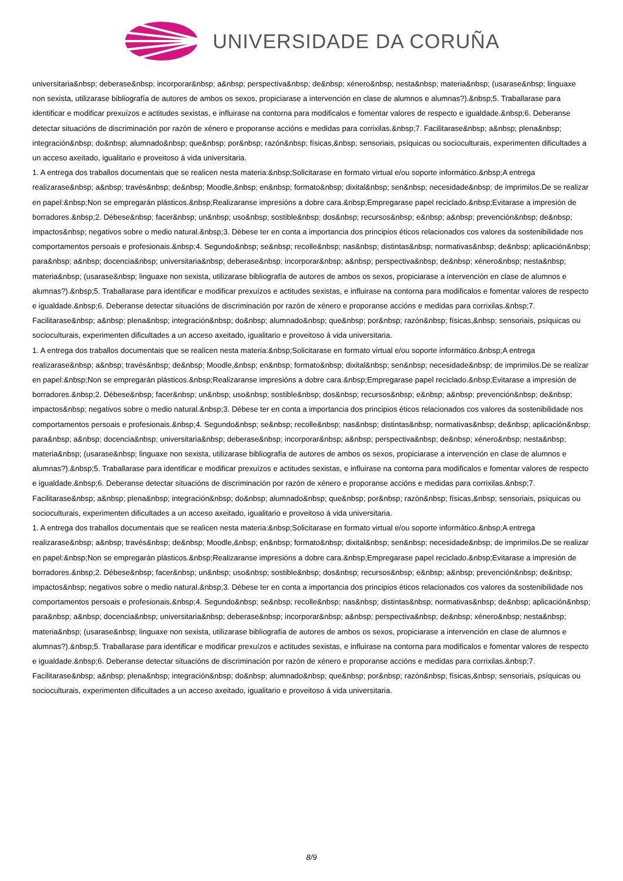UNIVERSIDADE DA CORUÑA
universitaria&nbsp; deberase&nbsp; incorporar&nbsp; a&nbsp; perspectiva&nbsp; de&nbsp; xénero&nbsp; nesta&nbsp; materia&nbsp; (usarase&nbsp; linguaxe non sexista, utilizarase bibliografía de autores de ambos os sexos, propiciarase a intervención en clase de alumnos e alumnas?).&nbsp;5. Traballarase para identificar e modificar prexuízos e actitudes sexistas, e influirase na contorna para modificalos e fomentar valores de respecto e igualdade.&nbsp;6. Deberanse detectar situacións de discriminación por razón de xénero e proporanse accións e medidas para corrixilas.&nbsp;7. Facilitarase&nbsp; a&nbsp; plena&nbsp; integración&nbsp; do&nbsp; alumnado&nbsp; que&nbsp; por&nbsp; razón&nbsp; físicas,&nbsp; sensoriais, psíquicas ou socioculturais, experimenten dificultades a un acceso axeitado, igualitario e proveitoso á vida universitaria.
1. A entrega dos traballos documentais que se realicen nesta materia:&nbsp;Solicitarase en formato virtual e/ou soporte informático.&nbsp;A entrega realizarase&nbsp; a&nbsp; través&nbsp; de&nbsp; Moodle,&nbsp; en&nbsp; formato&nbsp; dixital&nbsp; sen&nbsp; necesidade&nbsp; de imprimilos.De se realizar en papel:&nbsp;Non se empregarán plásticos.&nbsp;Realizaranse impresións a dobre cara.&nbsp;Empregarase papel reciclado.&nbsp;Evitarase a impresión de borradores.&nbsp;2. Débese&nbsp; facer&nbsp; un&nbsp; uso&nbsp; sostible&nbsp; dos&nbsp; recursos&nbsp; e&nbsp; a&nbsp; prevención&nbsp; de&nbsp; impactos&nbsp; negativos sobre o medio natural.&nbsp;3. Débese ter en conta a importancia dos principios éticos relacionados cos valores da sostenibilidade nos comportamentos persoais e profesionais.&nbsp;4. Segundo&nbsp; se&nbsp; recolle&nbsp; nas&nbsp; distintas&nbsp; normativas&nbsp; de&nbsp; aplicación&nbsp; para&nbsp; a&nbsp; docencia&nbsp; universitaria&nbsp; deberase&nbsp; incorporar&nbsp; a&nbsp; perspectiva&nbsp; de&nbsp; xénero&nbsp; nesta&nbsp; materia&nbsp; (usarase&nbsp; linguaxe non sexista, utilizarase bibliografía de autores de ambos os sexos, propiciarase a intervención en clase de alumnos e alumnas?).&nbsp;5. Traballarase para identificar e modificar prexuízos e actitudes sexistas, e influirase na contorna para modificalos e fomentar valores de respecto e igualdade.&nbsp;6. Deberanse detectar situacións de discriminación por razón de xénero e proporanse accións e medidas para corrixilas.&nbsp;7. Facilitarase&nbsp; a&nbsp; plena&nbsp; integración&nbsp; do&nbsp; alumnado&nbsp; que&nbsp; por&nbsp; razón&nbsp; físicas,&nbsp; sensoriais, psíquicas ou socioculturais, experimenten dificultades a un acceso axeitado, igualitario e proveitoso á vida universitaria.
1. A entrega dos traballos documentais que se realicen nesta materia:&nbsp;Solicitarase en formato virtual e/ou soporte informático.&nbsp;A entrega realizarase&nbsp; a&nbsp; través&nbsp; de&nbsp; Moodle,&nbsp; en&nbsp; formato&nbsp; dixital&nbsp; sen&nbsp; necesidade&nbsp; de imprimilos.De se realizar en papel:&nbsp;Non se empregarán plásticos.&nbsp;Realizaranse impresións a dobre cara.&nbsp;Empregarase papel reciclado.&nbsp;Evitarase a impresión de borradores.&nbsp;2. Débese&nbsp; facer&nbsp; un&nbsp; uso&nbsp; sostible&nbsp; dos&nbsp; recursos&nbsp; e&nbsp; a&nbsp; prevención&nbsp; de&nbsp; impactos&nbsp; negativos sobre o medio natural.&nbsp;3. Débese ter en conta a importancia dos principios éticos relacionados cos valores da sostenibilidade nos comportamentos persoais e profesionais.&nbsp;4. Segundo&nbsp; se&nbsp; recolle&nbsp; nas&nbsp; distintas&nbsp; normativas&nbsp; de&nbsp; aplicación&nbsp; para&nbsp; a&nbsp; docencia&nbsp; universitaria&nbsp; deberase&nbsp; incorporar&nbsp; a&nbsp; perspectiva&nbsp; de&nbsp; xénero&nbsp; nesta&nbsp; materia&nbsp; (usarase&nbsp; linguaxe non sexista, utilizarase bibliografía de autores de ambos os sexos, propiciarase a intervención en clase de alumnos e alumnas?).&nbsp;5. Traballarase para identificar e modificar prexuízos e actitudes sexistas, e influirase na contorna para modificalos e fomentar valores de respecto e igualdade.&nbsp;6. Deberanse detectar situacións de discriminación por razón de xénero e proporanse accións e medidas para corrixilas.&nbsp;7. Facilitarase&nbsp; a&nbsp; plena&nbsp; integración&nbsp; do&nbsp; alumnado&nbsp; que&nbsp; por&nbsp; razón&nbsp; físicas,&nbsp; sensoriais, psíquicas ou socioculturais, experimenten dificultades a un acceso axeitado, igualitario e proveitoso á vida universitaria.
1. A entrega dos traballos documentais que se realicen nesta materia:&nbsp;Solicitarase en formato virtual e/ou soporte informático.&nbsp;A entrega realizarase&nbsp; a&nbsp; través&nbsp; de&nbsp; Moodle,&nbsp; en&nbsp; formato&nbsp; dixital&nbsp; sen&nbsp; necesidade&nbsp; de imprimilos.De se realizar en papel:&nbsp;Non se empregarán plásticos.&nbsp;Realizaranse impresións a dobre cara.&nbsp;Empregarase papel reciclado.&nbsp;Evitarase a impresión de borradores.&nbsp;2. Débese&nbsp; facer&nbsp; un&nbsp; uso&nbsp; sostible&nbsp; dos&nbsp; recursos&nbsp; e&nbsp; a&nbsp; prevención&nbsp; de&nbsp; impactos&nbsp; negativos sobre o medio natural.&nbsp;3. Débese ter en conta a importancia dos principios éticos relacionados cos valores da sostenibilidade nos comportamentos persoais e profesionais.&nbsp;4. Segundo&nbsp; se&nbsp; recolle&nbsp; nas&nbsp; distintas&nbsp; normativas&nbsp; de&nbsp; aplicación&nbsp; para&nbsp; a&nbsp; docencia&nbsp; universitaria&nbsp; deberase&nbsp; incorporar&nbsp; a&nbsp; perspectiva&nbsp; de&nbsp; xénero&nbsp; nesta&nbsp; materia&nbsp; (usarase&nbsp; linguaxe non sexista, utilizarase bibliografía de autores de ambos os sexos, propiciarase a intervención en clase de alumnos e alumnas?).&nbsp;5. Traballarase para identificar e modificar prexuízos e actitudes sexistas, e influirase na contorna para modificalos e fomentar valores de respecto e igualdade.&nbsp;6. Deberanse detectar situacións de discriminación por razón de xénero e proporanse accións e medidas para corrixilas.&nbsp;7. Facilitarase&nbsp; a&nbsp; plena&nbsp; integración&nbsp; do&nbsp; alumnado&nbsp; que&nbsp; por&nbsp; razón&nbsp; físicas,&nbsp; sensoriais, psíquicas ou socioculturais, experimenten dificultades a un acceso axeitado, igualitario e proveitoso á vida universitaria.
8/9